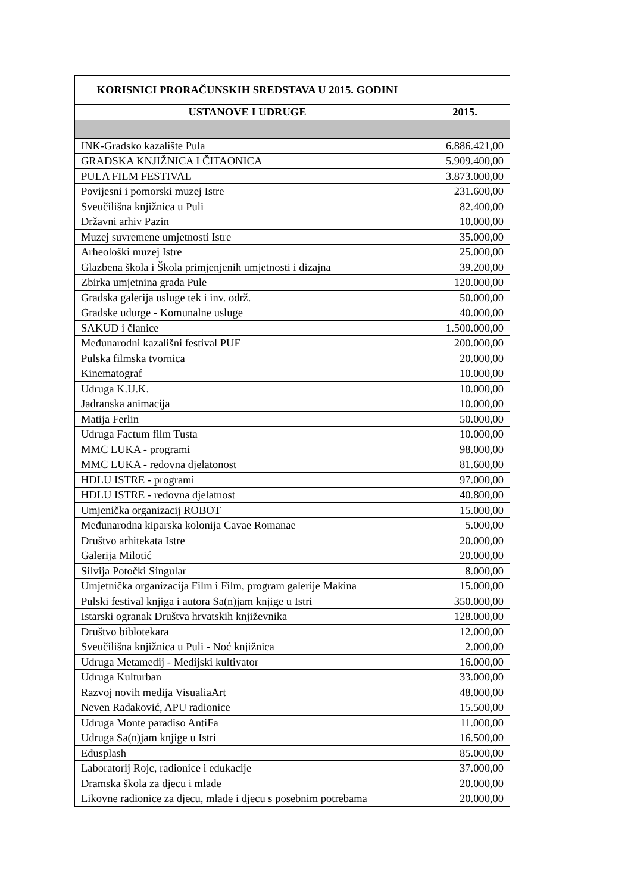| KORISNICI PRORAČUNSKIH SREDSTAVA U 2015. GODINI | |
| --- | --- |
| USTANOVE I UDRUGE | 2015. |
| INK-Gradsko kazalište Pula | 6.886.421,00 |
| GRADSKA KNJIŽNICA I ČITAONICA | 5.909.400,00 |
| PULA FILM FESTIVAL | 3.873.000,00 |
| Povijesni i pomorski muzej Istre | 231.600,00 |
| Sveučilišna knjižnica u Puli | 82.400,00 |
| Državni arhiv Pazin | 10.000,00 |
| Muzej suvremene umjetnosti Istre | 35.000,00 |
| Arheološki muzej Istre | 25.000,00 |
| Glazbena škola i Škola primjenjenih umjetnosti i dizajna | 39.200,00 |
| Zbirka umjetnina grada Pule | 120.000,00 |
| Gradska galerija usluge tek i inv. održ. | 50.000,00 |
| Gradske udurge - Komunalne usluge | 40.000,00 |
| SAKUD i članice | 1.500.000,00 |
| Međunarodni kazališni festival PUF | 200.000,00 |
| Pulska filmska tvornica | 20.000,00 |
| Kinematograf | 10.000,00 |
| Udruga K.U.K. | 10.000,00 |
| Jadranska animacija | 10.000,00 |
| Matija Ferlin | 50.000,00 |
| Udruga Factum film Tusta | 10.000,00 |
| MMC LUKA - programi | 98.000,00 |
| MMC LUKA - redovna djelatonost | 81.600,00 |
| HDLU ISTRE - programi | 97.000,00 |
| HDLU ISTRE - redovna djelatnost | 40.800,00 |
| Umjenička organizacij ROBOT | 15.000,00 |
| Međunarodna kiparska kolonija Cavae Romanae | 5.000,00 |
| Društvo arhitekata Istre | 20.000,00 |
| Galerija Milotić | 20.000,00 |
| Silvija Potočki Singular | 8.000,00 |
| Umjetnička organizacija Film i Film, program galerije Makina | 15.000,00 |
| Pulski festival knjiga i autora Sa(n)jam knjige u Istri | 350.000,00 |
| Istarski ogranak Društva hrvatskih književnika | 128.000,00 |
| Društvo biblotekara | 12.000,00 |
| Sveučilišna knjižnica u Puli - Noć knjižnica | 2.000,00 |
| Udruga Metamedij - Medijski kultivator | 16.000,00 |
| Udruga Kulturban | 33.000,00 |
| Razvoj novih medija VisualiaArt | 48.000,00 |
| Neven Radaković, APU radionice | 15.500,00 |
| Udruga Monte paradiso AntiFa | 11.000,00 |
| Udruga Sa(n)jam knjige u Istri | 16.500,00 |
| Edusplash | 85.000,00 |
| Laboratorij Rojc, radionice i edukacije | 37.000,00 |
| Dramska škola za djecu i mlade | 20.000,00 |
| Likovne radionice za djecu, mlade i djecu s posebnim potrebama | 20.000,00 |